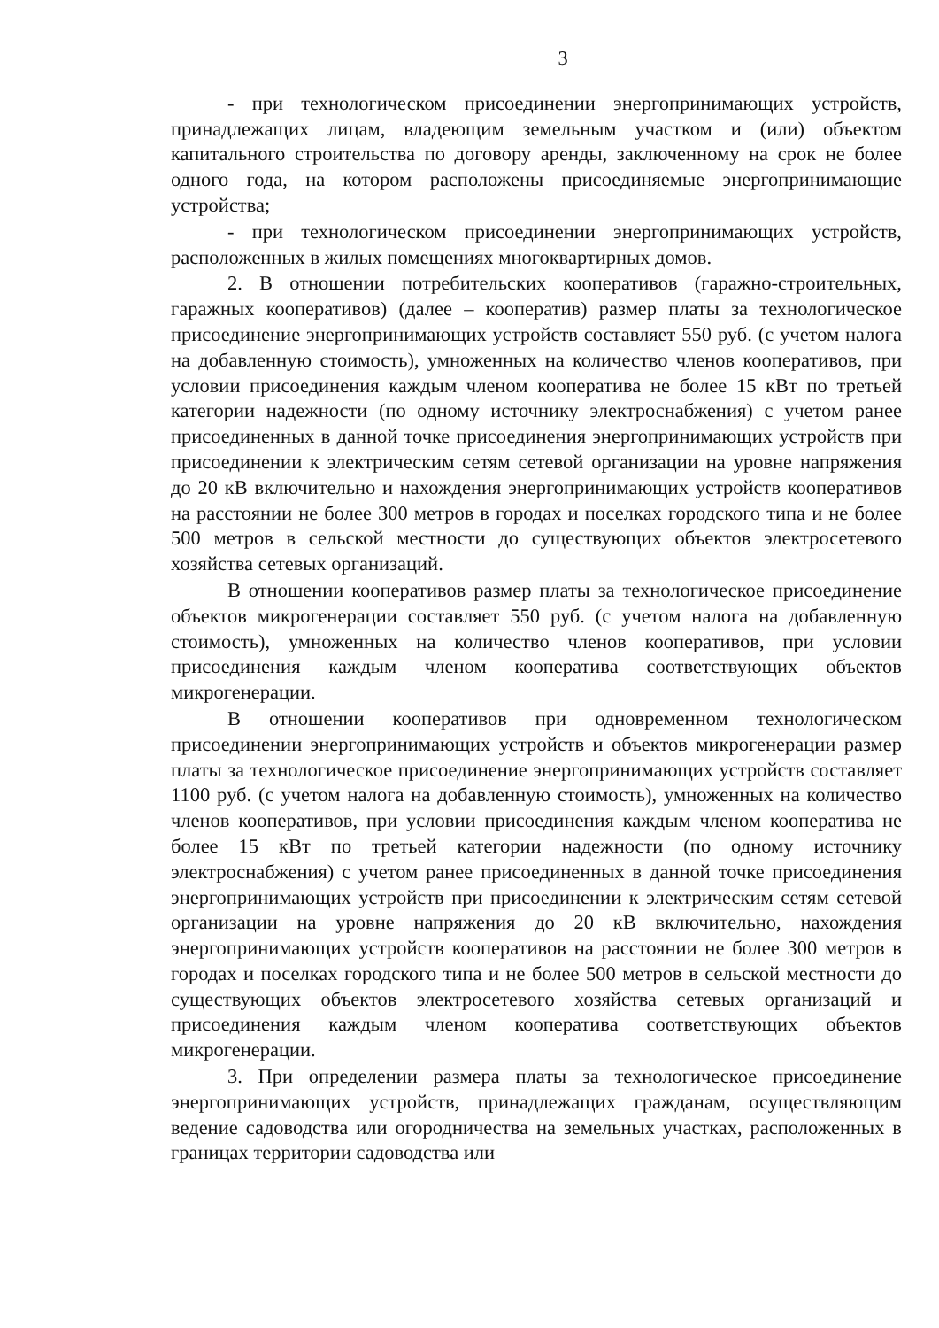3
- при технологическом присоединении энергопринимающих устройств, принадлежащих лицам, владеющим земельным участком и (или) объектом капитального строительства по договору аренды, заключенному на срок не более одного года, на котором расположены присоединяемые энергопринимающие устройства;
- при технологическом присоединении энергопринимающих устройств, расположенных в жилых помещениях многоквартирных домов.
2. В отношении потребительских кооперативов (гаражно-строительных, гаражных кооперативов) (далее – кооператив) размер платы за технологическое присоединение энергопринимающих устройств составляет 550 руб. (с учетом налога на добавленную стоимость), умноженных на количество членов кооперативов, при условии присоединения каждым членом кооператива не более 15 кВт по третьей категории надежности (по одному источнику электроснабжения) с учетом ранее присоединенных в данной точке присоединения энергопринимающих устройств при присоединении к электрическим сетям сетевой организации на уровне напряжения до 20 кВ включительно и нахождения энергопринимающих устройств кооперативов на расстоянии не более 300 метров в городах и поселках городского типа и не более 500 метров в сельской местности до существующих объектов электросетевого хозяйства сетевых организаций.
В отношении кооперативов размер платы за технологическое присоединение объектов микрогенерации составляет 550 руб. (с учетом налога на добавленную стоимость), умноженных на количество членов кооперативов, при условии присоединения каждым членом кооператива соответствующих объектов микрогенерации.
В отношении кооперативов при одновременном технологическом присоединении энергопринимающих устройств и объектов микрогенерации размер платы за технологическое присоединение энергопринимающих устройств составляет 1100 руб. (с учетом налога на добавленную стоимость), умноженных на количество членов кооперативов, при условии присоединения каждым членом кооператива не более 15 кВт по третьей категории надежности (по одному источнику электроснабжения) с учетом ранее присоединенных в данной точке присоединения энергопринимающих устройств при присоединении к электрическим сетям сетевой организации на уровне напряжения до 20 кВ включительно, нахождения энергопринимающих устройств кооперативов на расстоянии не более 300 метров в городах и поселках городского типа и не более 500 метров в сельской местности до существующих объектов электросетевого хозяйства сетевых организаций и присоединения каждым членом кооператива соответствующих объектов микрогенерации.
3. При определении размера платы за технологическое присоединение энергопринимающих устройств, принадлежащих гражданам, осуществляющим ведение садоводства или огородничества на земельных участках, расположенных в границах территории садоводства или